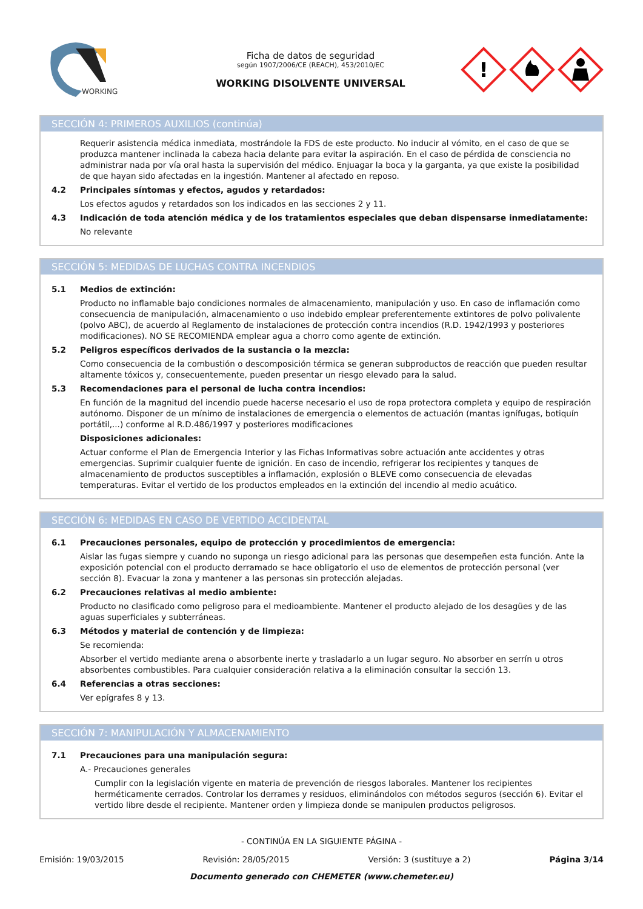WORKING
Ficha de datos de seguridad
según 1907/2006/CE (REACH), 453/2010/EC
WORKING DISOLVENTE UNIVERSAL
!
SECCIÓN 4: PRIMEROS AUXILIOS (continúa)
Requerir asistencia médica inmediata, mostrándole la FDS de este producto. No inducir al vómito, en el caso de que se produzca mantener inclinada la cabeza hacia delante para evitar la aspiración. En el caso de pérdida de consciencia no administrar nada por vía oral hasta la supervisión del médico. Enjuagar la boca y la garganta, ya que existe la posibilidad de que hayan sido afectadas en la ingestión. Mantener al afectado en reposo.
4.2 Principales síntomas y efectos, agudos y retardados:
Los efectos agudos y retardados son los indicados en las secciones 2 y 11.
4.3 Indicación de toda atención médica y de los tratamientos especiales que deban dispensarse inmediatamente:
No relevante
SECCIÓN 5: MEDIDAS DE LUCHAS CONTRA INCENDIOS
5.1 Medios de extinción:
Producto no inflamable bajo condiciones normales de almacenamiento, manipulación y uso. En caso de inflamación como consecuencia de manipulación, almacenamiento o uso indebido emplear preferentemente extintores de polvo polivalente (polvo ABC), de acuerdo al Reglamento de instalaciones de protección contra incendios (R.D. 1942/1993 y posteriores modificaciones). NO SE RECOMIENDA emplear agua a chorro como agente de extinción.
5.2 Peligros específicos derivados de la sustancia o la mezcla:
Como consecuencia de la combustión o descomposición térmica se generan subproductos de reacción que pueden resultar altamente tóxicos y, consecuentemente, pueden presentar un riesgo elevado para la salud.
5.3 Recomendaciones para el personal de lucha contra incendios:
En función de la magnitud del incendio puede hacerse necesario el uso de ropa protectora completa y equipo de respiración autónomo. Disponer de un mínimo de instalaciones de emergencia o elementos de actuación (mantas ignífugas, botiquín portátil,...) conforme al R.D.486/1997 y posteriores modificaciones
Disposiciones adicionales:
Actuar conforme el Plan de Emergencia Interior y las Fichas Informativas sobre actuación ante accidentes y otras emergencias. Suprimir cualquier fuente de ignición. En caso de incendio, refrigerar los recipientes y tanques de almacenamiento de productos susceptibles a inflamación, explosión o BLEVE como consecuencia de elevadas temperaturas. Evitar el vertido de los productos empleados en la extinción del incendio al medio acuático.
SECCIÓN 6: MEDIDAS EN CASO DE VERTIDO ACCIDENTAL
6.1 Precauciones personales, equipo de protección y procedimientos de emergencia:
Aislar las fugas siempre y cuando no suponga un riesgo adicional para las personas que desempeñen esta función. Ante la exposición potencial con el producto derramado se hace obligatorio el uso de elementos de protección personal (ver sección 8). Evacuar la zona y mantener a las personas sin protección alejadas.
6.2 Precauciones relativas al medio ambiente:
Producto no clasificado como peligroso para el medioambiente. Mantener el producto alejado de los desagües y de las aguas superficiales y subterráneas.
6.3 Métodos y material de contención y de limpieza:
Se recomienda:
Absorber el vertido mediante arena o absorbente inerte y trasladarlo a un lugar seguro. No absorber en serrín u otros absorbentes combustibles. Para cualquier consideración relativa a la eliminación consultar la sección 13.
6.4 Referencias a otras secciones:
Ver epígrafes 8 y 13.
SECCIÓN 7: MANIPULACIÓN Y ALMACENAMIENTO
7.1 Precauciones para una manipulación segura:
A.- Precauciones generales
Cumplir con la legislación vigente en materia de prevención de riesgos laborales. Mantener los recipientes herméticamente cerrados. Controlar los derrames y residuos, eliminándolos con métodos seguros (sección 6). Evitar el vertido libre desde el recipiente. Mantener orden y limpieza donde se manipulen productos peligrosos.
- CONTINÚA EN LA SIGUIENTE PÁGINA -
Emisión: 19/03/2015 Revisión: 28/05/2015 Versión: 3 (sustituye a 2) Página 3/14
Documento generado con CHEMETER (www.chemeter.eu)